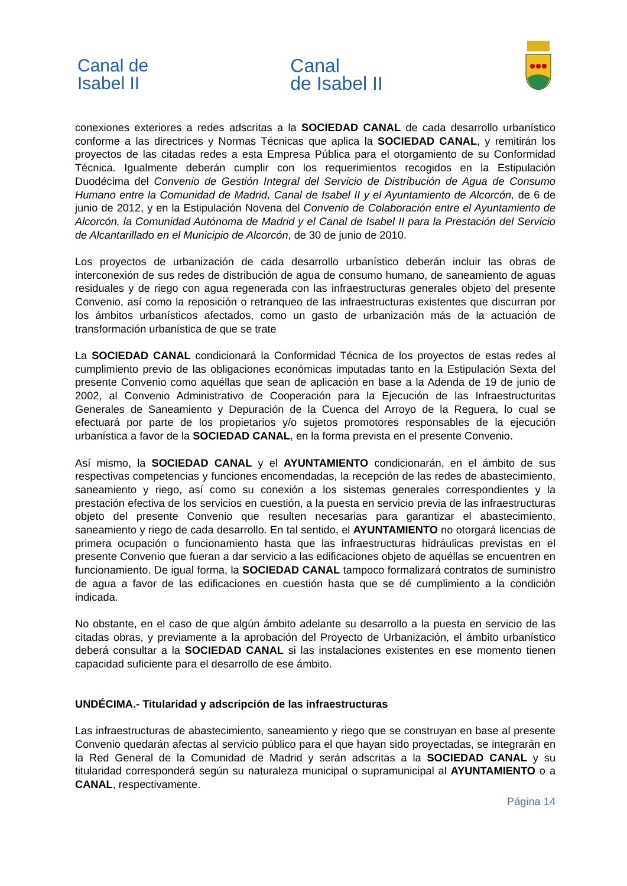Canal de
Isabel II
Canal
de Isabel II
conexiones exteriores a redes adscritas a la SOCIEDAD CANAL de cada desarrollo urbanístico conforme a las directrices y Normas Técnicas que aplica la SOCIEDAD CANAL, y remitirán los proyectos de las citadas redes a esta Empresa Pública para el otorgamiento de su Conformidad Técnica. Igualmente deberán cumplir con los requerimientos recogidos en la Estipulación Duodécima del Convenio de Gestión Integral del Servicio de Distribución de Agua de Consumo Humano entre la Comunidad de Madrid, Canal de Isabel II y el Ayuntamiento de Alcorcón, de 6 de junio de 2012, y en la Estipulación Novena del Convenio de Colaboración entre el Ayuntamiento de Alcorcón, la Comunidad Autónoma de Madrid y el Canal de Isabel II para la Prestación del Servicio de Alcantarillado en el Municipio de Alcorcón, de 30 de junio de 2010.
Los proyectos de urbanización de cada desarrollo urbanístico deberán incluir las obras de interconexión de sus redes de distribución de agua de consumo humano, de saneamiento de aguas residuales y de riego con agua regenerada con las infraestructuras generales objeto del presente Convenio, así como la reposición o retranqueo de las infraestructuras existentes que discurran por los ámbitos urbanísticos afectados, como un gasto de urbanización más de la actuación de transformación urbanística de que se trate
La SOCIEDAD CANAL condicionará la Conformidad Técnica de los proyectos de estas redes al cumplimiento previo de las obligaciones económicas imputadas tanto en la Estipulación Sexta del presente Convenio como aquéllas que sean de aplicación en base a la Adenda de 19 de junio de 2002, al Convenio Administrativo de Cooperación para la Ejecución de las Infraestructuritas Generales de Saneamiento y Depuración de la Cuenca del Arroyo de la Reguera, lo cual se efectuará por parte de los propietarios y/o sujetos promotores responsables de la ejecución urbanística a favor de la SOCIEDAD CANAL, en la forma prevista en el presente Convenio.
Así mismo, la SOCIEDAD CANAL y el AYUNTAMIENTO condicionarán, en el ámbito de sus respectivas competencias y funciones encomendadas, la recepción de las redes de abastecimiento, saneamiento y riego, así como su conexión a los sistemas generales correspondientes y la prestación efectiva de los servicios en cuestión, a la puesta en servicio previa de las infraestructuras objeto del presente Convenio que resulten necesarias para garantizar el abastecimiento, saneamiento y riego de cada desarrollo. En tal sentido, el AYUNTAMIENTO no otorgará licencias de primera ocupación o funcionamiento hasta que las infraestructuras hidráulicas previstas en el presente Convenio que fueran a dar servicio a las edificaciones objeto de aquéllas se encuentren en funcionamiento. De igual forma, la SOCIEDAD CANAL tampoco formalizará contratos de suministro de agua a favor de las edificaciones en cuestión hasta que se dé cumplimiento a la condición indicada.
No obstante, en el caso de que algún ámbito adelante su desarrollo a la puesta en servicio de las citadas obras, y previamente a la aprobación del Proyecto de Urbanización, el ámbito urbanístico deberá consultar a la SOCIEDAD CANAL si las instalaciones existentes en ese momento tienen capacidad suficiente para el desarrollo de ese ámbito.
UNDÉCIMA.- Titularidad y adscripción de las infraestructuras
Las infraestructuras de abastecimiento, saneamiento y riego que se construyan en base al presente Convenio quedarán afectas al servicio público para el que hayan sido proyectadas, se integrarán en la Red General de la Comunidad de Madrid y serán adscritas a la SOCIEDAD CANAL y su titularidad corresponderá según su naturaleza municipal o supramunicipal al AYUNTAMIENTO o a CANAL, respectivamente.
Página 14